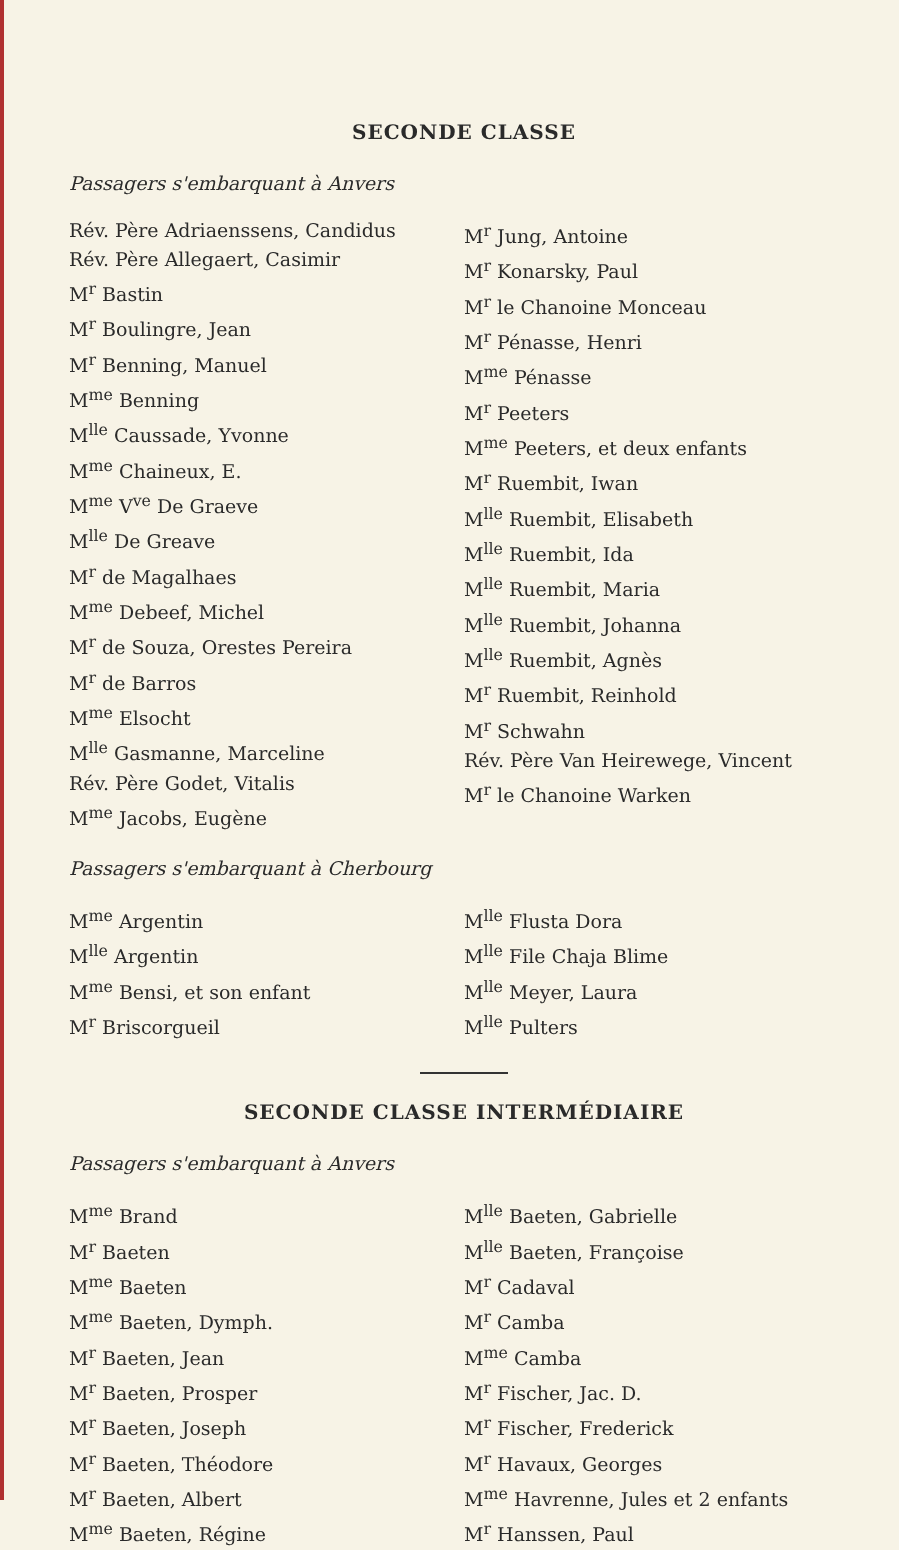SECONDE CLASSE
Passagers s'embarquant à Anvers
Rév. Père Adriaenssens, Candidus
Rév. Père Allegaert, Casimir
M<sup>r</sup> Bastin
M<sup>r</sup> Boulingre, Jean
M<sup>r</sup> Benning, Manuel
M<sup>me</sup> Benning
M<sup>lle</sup> Caussade, Yvonne
M<sup>me</sup> Chaineux, E.
M<sup>me</sup> V<sup>ve</sup> De Graeve
M<sup>lle</sup> De Greave
M<sup>r</sup> de Magalhaes
M<sup>me</sup> Debeef, Michel
M<sup>r</sup> de Souza, Orestes Pereira
M<sup>r</sup> de Barros
M<sup>me</sup> Elsocht
M<sup>lle</sup> Gasmanne, Marceline
Rév. Père Godet, Vitalis
M<sup>me</sup> Jacobs, Eugène
M<sup>r</sup> Jung, Antoine
M<sup>r</sup> Konarsky, Paul
M<sup>r</sup> le Chanoine Monceau
M<sup>r</sup> Pénasse, Henri
M<sup>me</sup> Pénasse
M<sup>r</sup> Peeters
M<sup>me</sup> Peeters, et deux enfants
M<sup>r</sup> Ruembit, Iwan
M<sup>lle</sup> Ruembit, Elisabeth
M<sup>lle</sup> Ruembit, Ida
M<sup>lle</sup> Ruembit, Maria
M<sup>lle</sup> Ruembit, Johanna
M<sup>lle</sup> Ruembit, Agnès
M<sup>r</sup> Ruembit, Reinhold
M<sup>r</sup> Schwahn
Rév. Père Van Heirewege, Vincent
M<sup>r</sup> le Chanoine Warken
Passagers s'embarquant à Cherbourg
M<sup>me</sup> Argentin
M<sup>lle</sup> Argentin
M<sup>me</sup> Bensi, et son enfant
M<sup>r</sup> Briscorgueil
M<sup>lle</sup> Flusta Dora
M<sup>lle</sup> File Chaja Blime
M<sup>lle</sup> Meyer, Laura
M<sup>lle</sup> Pulters
SECONDE CLASSE INTERMÉDIAIRE
Passagers s'embarquant à Anvers
M<sup>me</sup> Brand
M<sup>r</sup> Baeten
M<sup>me</sup> Baeten
M<sup>me</sup> Baeten, Dymph.
M<sup>r</sup> Baeten, Jean
M<sup>r</sup> Baeten, Prosper
M<sup>r</sup> Baeten, Joseph
M<sup>r</sup> Baeten, Théodore
M<sup>r</sup> Baeten, Albert
M<sup>me</sup> Baeten, Régine
M<sup>lle</sup> Baeten, Gabrielle
M<sup>lle</sup> Baeten, Françoise
M<sup>r</sup> Cadaval
M<sup>r</sup> Camba
M<sup>me</sup> Camba
M<sup>r</sup> Fischer, Jac. D.
M<sup>r</sup> Fischer, Frederick
M<sup>r</sup> Havaux, Georges
M<sup>me</sup> Havrenne, Jules et 2 enfants
M<sup>r</sup> Hanssen, Paul